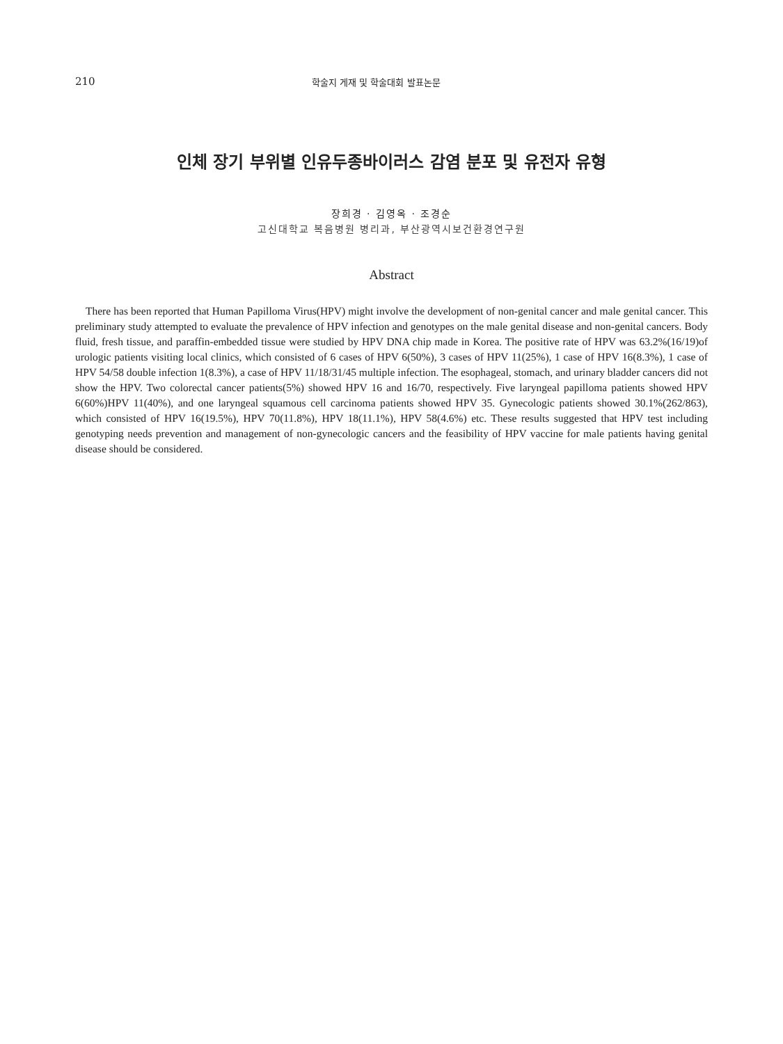210 학술지 게재 및 학술대회 발표논문
인체 장기 부위별 인유두종바이러스 감염 분포 및 유전자 유형
장희경 · 김영옥 · 조경순
고신대학교 복음병원 병리과, 부산광역시보건환경연구원
Abstract
There has been reported that Human Papilloma Virus(HPV) might involve the development of non-genital cancer and male genital cancer. This preliminary study attempted to evaluate the prevalence of HPV infection and genotypes on the male genital disease and non-genital cancers. Body fluid, fresh tissue, and paraffin-embedded tissue were studied by HPV DNA chip made in Korea. The positive rate of HPV was 63.2%(16/19)of urologic patients visiting local clinics, which consisted of 6 cases of HPV 6(50%), 3 cases of HPV 11(25%), 1 case of HPV 16(8.3%), 1 case of HPV 54/58 double infection 1(8.3%), a case of HPV 11/18/31/45 multiple infection. The esophageal, stomach, and urinary bladder cancers did not show the HPV. Two colorectal cancer patients(5%) showed HPV 16 and 16/70, respectively. Five laryngeal papilloma patients showed HPV 6(60%)HPV 11(40%), and one laryngeal squamous cell carcinoma patients showed HPV 35. Gynecologic patients showed 30.1%(262/863), which consisted of HPV 16(19.5%), HPV 70(11.8%), HPV 18(11.1%), HPV 58(4.6%) etc. These results suggested that HPV test including genotyping needs prevention and management of non-gynecologic cancers and the feasibility of HPV vaccine for male patients having genital disease should be considered.